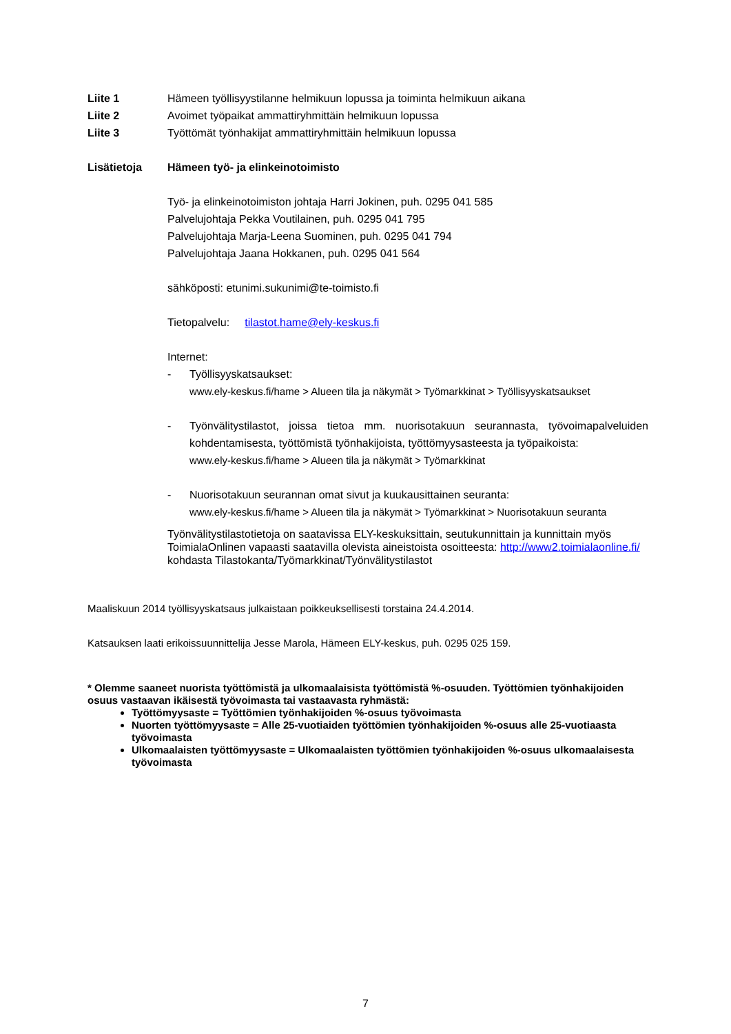Liite 1 Hämeen työllisyystilanne helmikuun lopussa ja toiminta helmikuun aikana
Liite 2 Avoimet työpaikat ammattiryhmittäin helmikuun lopussa
Liite 3 Työttömät työnhakijat ammattiryhmittäin helmikuun lopussa
Lisätietoja Hämeen työ- ja elinkeinotoimisto
Työ- ja elinkeinotoimiston johtaja Harri Jokinen, puh. 0295 041 585
Palvelujohtaja Pekka Voutilainen, puh. 0295 041 795
Palvelujohtaja Marja-Leena Suominen, puh. 0295 041 794
Palvelujohtaja Jaana Hokkanen, puh. 0295 041 564
sähköposti: etunimi.sukunimi@te-toimisto.fi
Tietopalvelu: tilastot.hame@ely-keskus.fi
Internet:
- Työllisyyskatsaukset:
www.ely-keskus.fi/hame > Alueen tila ja näkymät > Työmarkkinat > Työllisyyskatsaukset
- Työnvälitystilastot, joissa tietoa mm. nuorisotakuun seurannasta, työvoimapalveluiden kohdentamisesta, työttömistä työnhakijoista, työttömyysasteesta ja työpaikoista:
www.ely-keskus.fi/hame > Alueen tila ja näkymät > Työmarkkinat
- Nuorisotakuun seurannan omat sivut ja kuukausittainen seuranta:
www.ely-keskus.fi/hame > Alueen tila ja näkymät > Työmarkkinat > Nuorisotakuun seuranta
Työnvälitystilastotietoja on saatavissa ELY-keskuksittain, seutukunnittain ja kunnittain myös ToimialaOnlinen vapaasti saatavilla olevista aineistoista osoitteesta: http://www2.toimialaonline.fi/ kohdasta Tilastokanta/Työmarkkinat/Työnvälitystilastot
Maaliskuun 2014 työllisyyskatsaus julkaistaan poikkeuksellisesti torstaina 24.4.2014.
Katsauksen laati erikoissuunnittelija Jesse Marola, Hämeen ELY-keskus, puh. 0295 025 159.
* Olemme saaneet nuorista työttömistä ja ulkomaalaisista työttömistä %-osuuden. Työttömien työnhakijoiden osuus vastaavan ikäisestä työvoimasta tai vastaavasta ryhmästä:
Työttömyysaste = Työttömien työnhakijoiden %-osuus työvoimasta
Nuorten työttömyysaste = Alle 25-vuotiaiden työttömien työnhakijoiden %-osuus alle 25-vuotiaasta työvoimasta
Ulkomaalaisten työttömyysaste = Ulkomaalaisten työttömien työnhakijoiden %-osuus ulkomaalaisesta työvoimasta
7